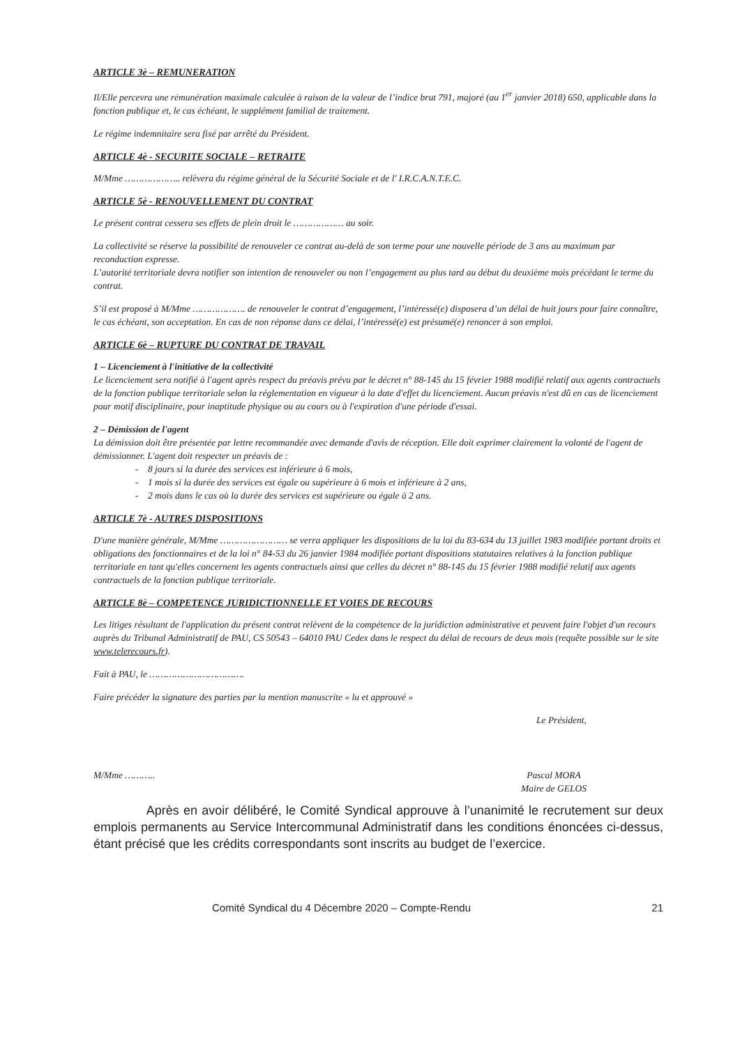ARTICLE 3è – REMUNERATION
Il/Elle percevra une rémunération maximale calculée à raison de la valeur de l’indice brut 791, majoré (au 1<sup>er</sup> janvier 2018) 650, applicable dans la fonction publique et, le cas échéant, le supplément familial de traitement.
Le régime indemnitaire sera fixé par arrêté du Président.
ARTICLE 4è - SECURITE SOCIALE – RETRAITE
M/Mme ……………….. relèvera du régime général de la Sécurité Sociale et de l' I.R.C.A.N.T.E.C.
ARTICLE 5è - RENOUVELLEMENT DU CONTRAT
Le présent contrat cessera ses effets de plein droit le ……………… au soir.
La collectivité se réserve la possibilité de renouveler ce contrat au-delà de son terme pour une nouvelle période de 3 ans au maximum par reconduction expresse.
L’autorité territoriale devra notifier son intention de renouveler ou non l’engagement au plus tard au début du deuxième mois précédant le terme du contrat.
S’il est proposé à M/Mme ………………. de renouveler le contrat d’engagement, l’intéressé(e) disposera d’un délai de huit jours pour faire connaître, le cas échéant, son acceptation. En cas de non réponse dans ce délai, l’intéressé(e) est présumé(e) renoncer à son emploi.
ARTICLE 6è – RUPTURE DU CONTRAT DE TRAVAIL
1 – Licenciement à l'initiative de la collectivité
Le licenciement sera notifié à l'agent après respect du préavis prévu par le décret n° 88-145 du 15 février 1988 modifié relatif aux agents contractuels de la fonction publique territoriale selon la réglementation en vigueur à la date d'effet du licenciement. Aucun préavis n'est dû en cas de licenciement pour motif disciplinaire, pour inaptitude physique ou au cours ou à l'expiration d'une période d'essai.
2 – Démission de l'agent
La démission doit être présentée par lettre recommandée avec demande d'avis de réception. Elle doit exprimer clairement la volonté de l'agent de démissionner. L'agent doit respecter un préavis de :
- 8 jours si la durée des services est inférieure à 6 mois,
- 1 mois si la durée des services est égale ou supérieure à 6 mois et inférieure à 2 ans,
- 2 mois dans le cas où la durée des services est supérieure ou égale à 2 ans.
ARTICLE 7è - AUTRES DISPOSITIONS
D'une manière générale, M/Mme …………………… se verra appliquer les dispositions de la loi du 83-634 du 13 juillet 1983 modifiée portant droits et obligations des fonctionnaires et de la loi n° 84-53 du 26 janvier 1984 modifiée portant dispositions statutaires relatives à la fonction publique territoriale en tant qu'elles concernent les agents contractuels ainsi que celles du décret n° 88-145 du 15 février 1988 modifié relatif aux agents contractuels de la fonction publique territoriale.
ARTICLE 8è – COMPETENCE JURIDICTIONNELLE ET VOIES DE RECOURS
Les litiges résultant de l'application du présent contrat relèvent de la compétence de la juridiction administrative et peuvent faire l'objet d'un recours auprès du Tribunal Administratif de PAU, CS 50543 – 64010 PAU Cedex dans le respect du délai de recours de deux mois (requête possible sur le site www.telerecours.fr).
Fait à PAU, le …………………………….
Faire précéder la signature des parties par la mention manuscrite « lu et approuvé »
Le Président,
M/Mme ……….. Pascal MORA
Maire de GELOS
Après en avoir délibéré, le Comité Syndical approuve à l’unanimité le recrutement sur deux emplois permanents au Service Intercommunal Administratif dans les conditions énoncées ci-dessus, étant précisé que les crédits correspondants sont inscrits au budget de l’exercice.
Comité Syndical du 4 Décembre 2020 – Compte-Rendu 21